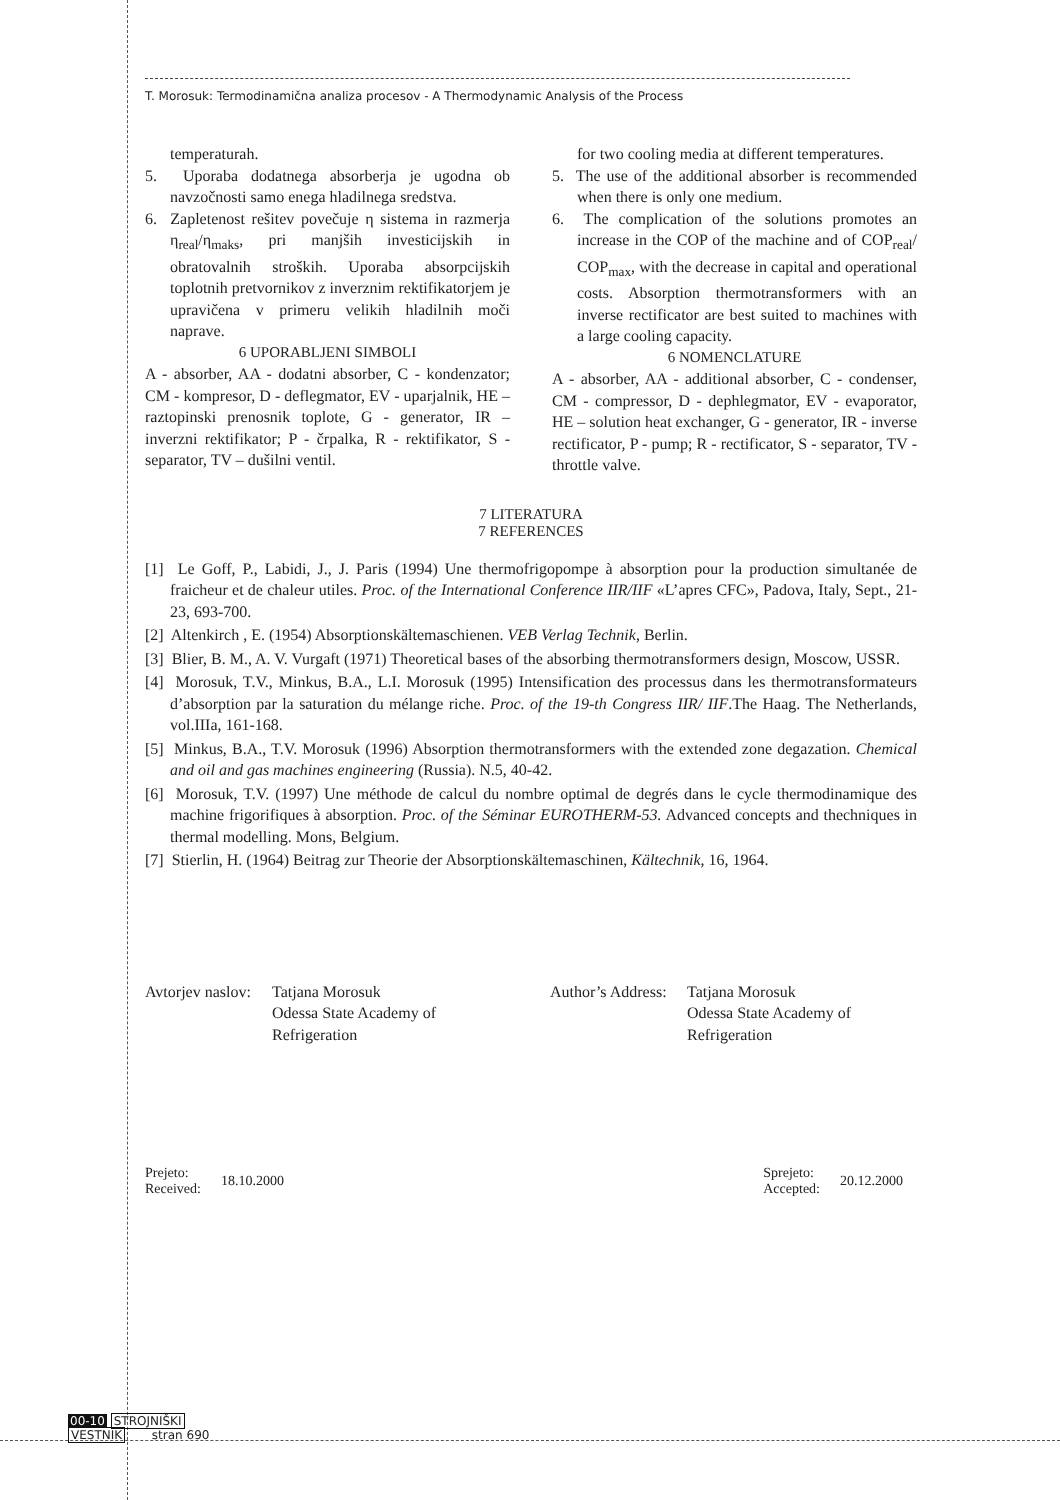T. Morosuk: Termodinamična analiza procesov - A Thermodynamic Analysis of the Process
temperaturah.
5. Uporaba dodatnega absorberja je ugodna ob navzočnosti samo enega hladilnega sredstva.
6. Zapletenost rešitev povečuje η sistema in razmerja η<sub>real</sub>/η<sub>maks</sub>, pri manjših investicijskih in obratovalnih stroških. Uporaba absorpcijskih toplotnih pretvornikov z inverznim rektifikatorjem je upravičena v primeru velikih hladilnih moči naprave.
6 UPORABLJENI SIMBOLI
A - absorber, AA - dodatni absorber, C - kondenzator; CM - kompresor, D - deflegmator, EV - uparjalnik, HE – raztopinski prenosnik toplote, G - generator, IR – inverzni rektifikator; P - črpalka, R - rektifikator, S - separator, TV – dušilni ventil.
for two cooling media at different temperatures.
5. The use of the additional absorber is recommended when there is only one medium.
6. The complication of the solutions promotes an increase in the COP of the machine and of COP<sub>real</sub>/ COP<sub>max</sub>, with the decrease in capital and operational costs. Absorption thermotransformers with an inverse rectificator are best suited to machines with a large cooling capacity.
6 NOMENCLATURE
A - absorber, AA - additional absorber, C - condenser, CM - compressor, D - dephlegmator, EV - evaporator, HE – solution heat exchanger, G - generator, IR - inverse rectificator, P - pump; R - rectificator, S - separator, TV - throttle valve.
7 LITERATURA
7 REFERENCES
[1] Le Goff, P., Labidi, J., J. Paris (1994) Une thermofrigopompe à absorption pour la production simultanée de fraicheur et de chaleur utiles. Proc. of the International Conference IIR/IIF «L’apres CFC», Padova, Italy, Sept., 21-23, 693-700.
[2] Altenkirch , E. (1954) Absorptionskältemaschienen. VEB Verlag Technik, Berlin.
[3] Blier, B. M., A. V. Vurgaft (1971) Theoretical bases of the absorbing thermotransformers design, Moscow, USSR.
[4] Morosuk, T.V., Minkus, B.A., L.I. Morosuk (1995) Intensification des processus dans les thermotransformateurs d’absorption par la saturation du mélange riche. Proc. of the 19-th Congress IIR/ IIF.The Haag. The Netherlands, vol.IIIa, 161-168.
[5] Minkus, B.A., T.V. Morosuk (1996) Absorption thermotransformers with the extended zone degazation. Chemical and oil and gas machines engineering (Russia). N.5, 40-42.
[6] Morosuk, T.V. (1997) Une méthode de calcul du nombre optimal de degrés dans le cycle thermodinamique des machine frigorifiques à absorption. Proc. of the Séminar EUROTHERM-53. Advanced concepts and thechniques in thermal modelling. Mons, Belgium.
[7] Stierlin, H. (1964) Beitrag zur Theorie der Absorptionskältemaschinen, Kältechnik, 16, 1964.
Avtorjev naslov:
Tatjana Morosuk
Odessa State Academy of
Refrigeration
Author’s Address:
Tatjana Morosuk
Odessa State Academy of
Refrigeration
Prejeto:
Received:
18.10.2000
Sprejeto:
Accepted:
20.12.2000
00-10 STROJNIŠKI
VESTNIK stran 690